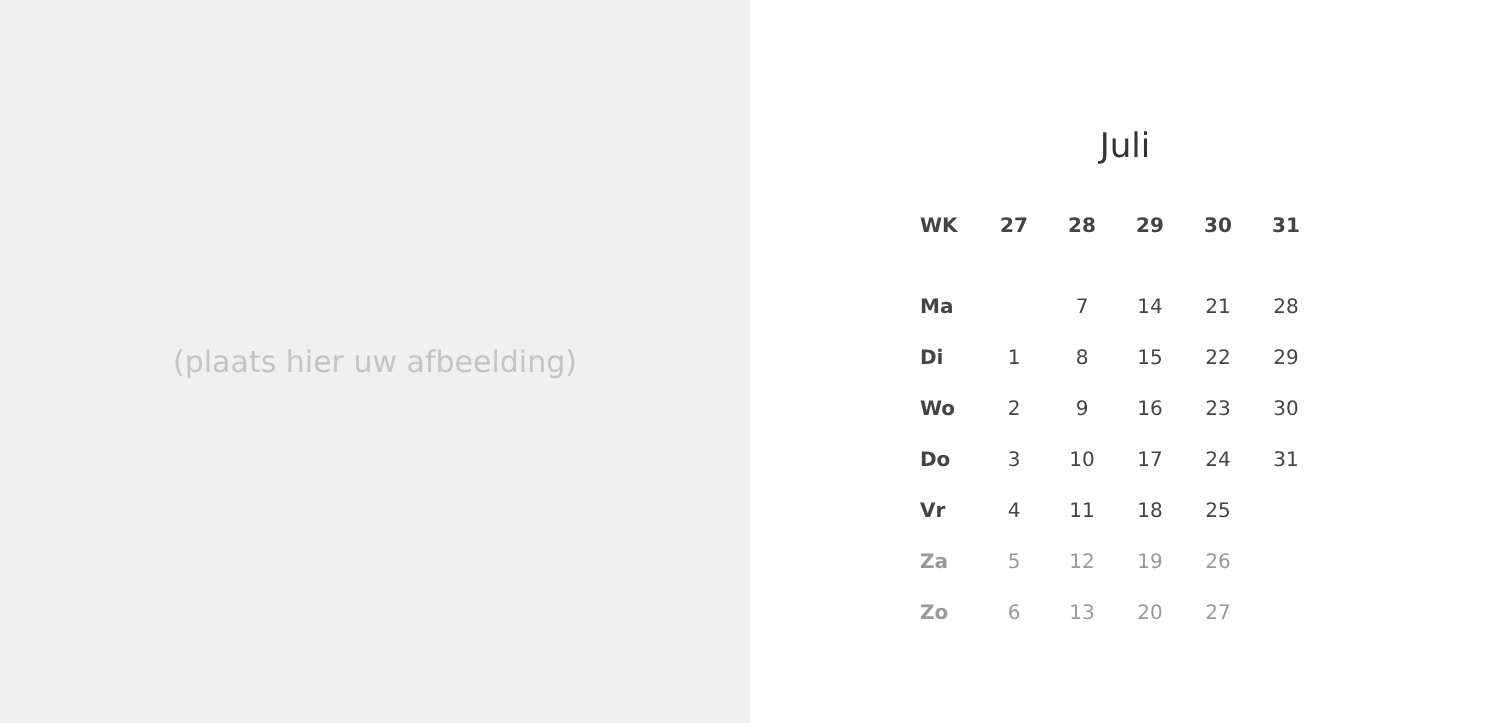(plaats hier uw afbeelding)
Juli
| WK | 27 | 28 | 29 | 30 | 31 |
| --- | --- | --- | --- | --- | --- |
| Ma | | 7 | 14 | 21 | 28 |
| Di | 1 | 8 | 15 | 22 | 29 |
| Wo | 2 | 9 | 16 | 23 | 30 |
| Do | 3 | 10 | 17 | 24 | 31 |
| Vr | 4 | 11 | 18 | 25 | |
| Za | 5 | 12 | 19 | 26 | |
| Zo | 6 | 13 | 20 | 27 | |